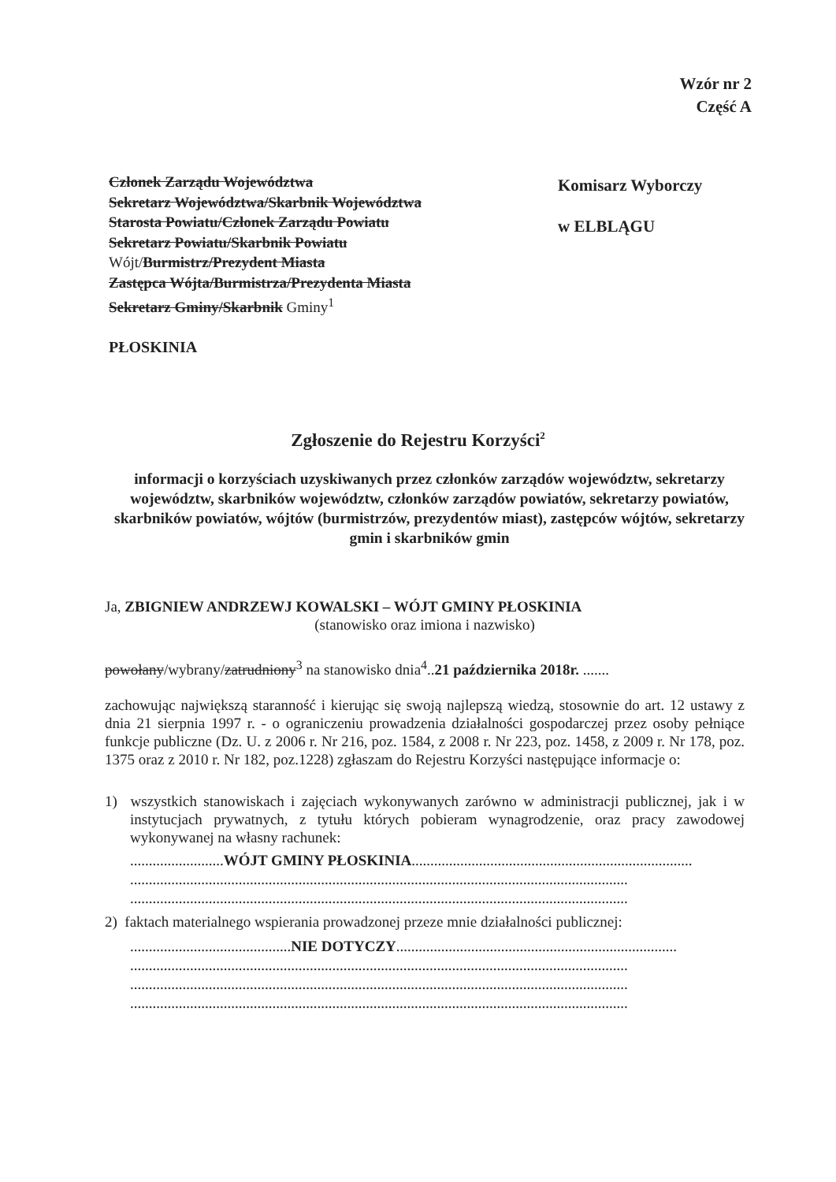Wzór nr 2
Część A
Członek Zarządu Województwa
Sekretarz Województwa/Skarbnik Województwa
Starosta Powiatu/Członek Zarządu Powiatu
Sekretarz Powiatu/Skarbnik Powiatu
Wójt/Burmistrz/Prezydent Miasta
Zastępca Wójta/Burmistrza/Prezydenta Miasta
Sekretarz Gminy/Skarbnik Gminy<sup>1</sup>
PŁOSKINIA
Komisarz Wyborczy
w ELBLĄGU
Zgłoszenie do Rejestru Korzyści<sup>2</sup>
informacji o korzyściach uzyskiwanych przez członków zarządów województw, sekretarzy województw, skarbników województw, członków zarządów powiatów, sekretarzy powiatów, skarbników powiatów, wójtów (burmistrzów, prezydentów miast), zastępców wójtów, sekretarzy gmin i skarbników gmin
Ja, ZBIGNIEW ANDRZEWJ KOWALSKI – WÓJT GMINY PŁOSKINIA
(stanowisko oraz imiona i nazwisko)
powołany/wybrany/zatrudniony<sup>3</sup> na stanowisko dnia<sup>4</sup>..21 października 2018r. .......
zachowując największą staranność i kierując się swoją najlepszą wiedzą, stosownie do art. 12 ustawy z dnia 21 sierpnia 1997 r. - o ograniczeniu prowadzenia działalności gospodarczej przez osoby pełniące funkcje publiczne (Dz. U. z 2006 r. Nr 216, poz. 1584, z 2008 r. Nr 223, poz. 1458, z 2009 r. Nr 178, poz. 1375 oraz z 2010 r. Nr 182, poz.1228) zgłaszam do Rejestru Korzyści następujące informacje o:
1) wszystkich stanowiskach i zajęciach wykonywanych zarówno w administracji publicznej, jak i w instytucjach prywatnych, z tytułu których pobieram wynagrodzenie, oraz pracy zawodowej wykonywanej na własny rachunek:
.........................WÓJT GMINY PŁOSKINIA...........................................................................
.....................................................................................................................................
.....................................................................................................................................
2) faktach materialnego wspierania prowadzonej przeze mnie działalności publicznej:
...........................................NIE DOTYCZY...........................................................................
.....................................................................................................................................
.....................................................................................................................................
.....................................................................................................................................